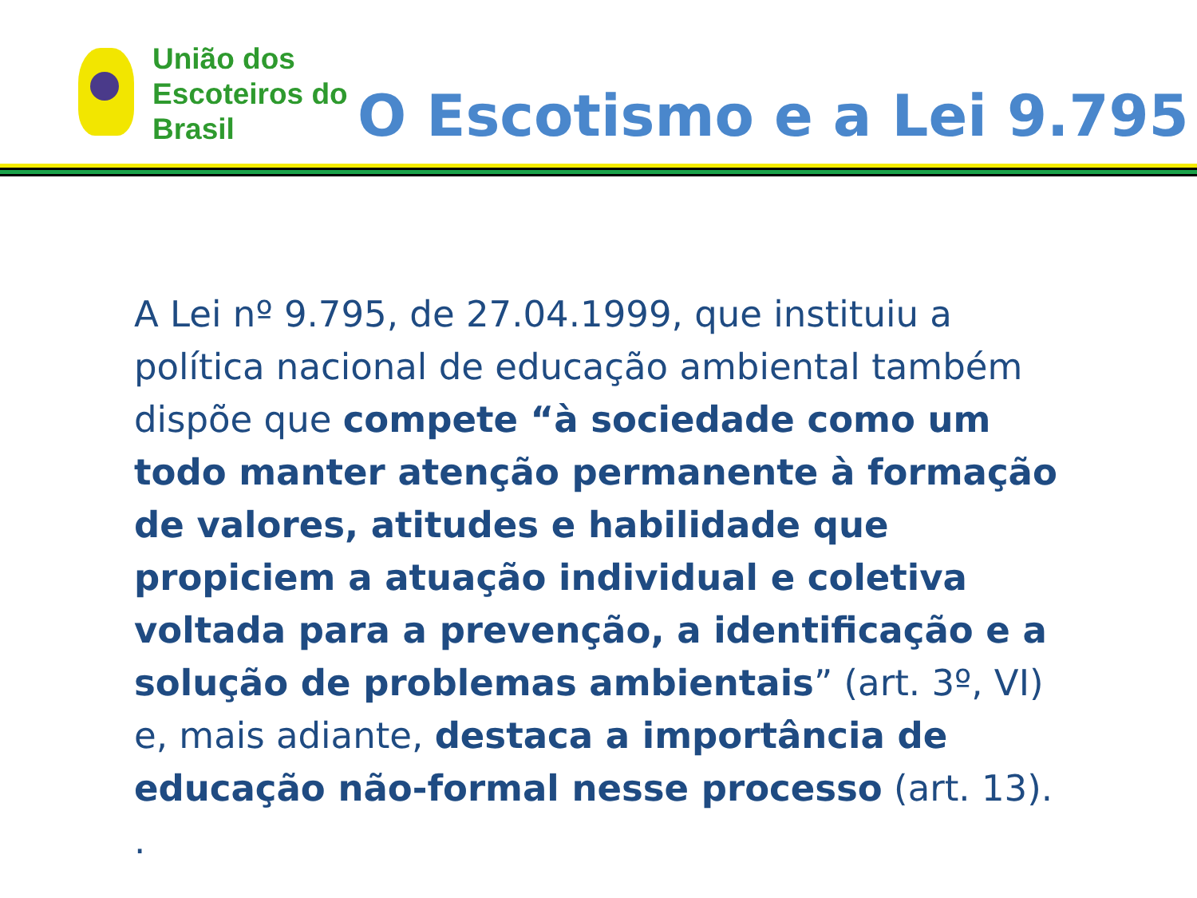União dos
Escoteiros do
Brasil
O Escotismo e a Lei 9.795
A Lei nº 9.795, de 27.04.1999, que instituiu a política nacional de educação ambiental também dispõe que compete “à sociedade como um todo manter atenção permanente à formação de valores, atitudes e habilidade que propiciem a atuação individual e coletiva voltada para a prevenção, a identificação e a solução de problemas ambientais” (art. 3º, VI) e, mais adiante, destaca a importância de educação não-formal nesse processo (art. 13).
.